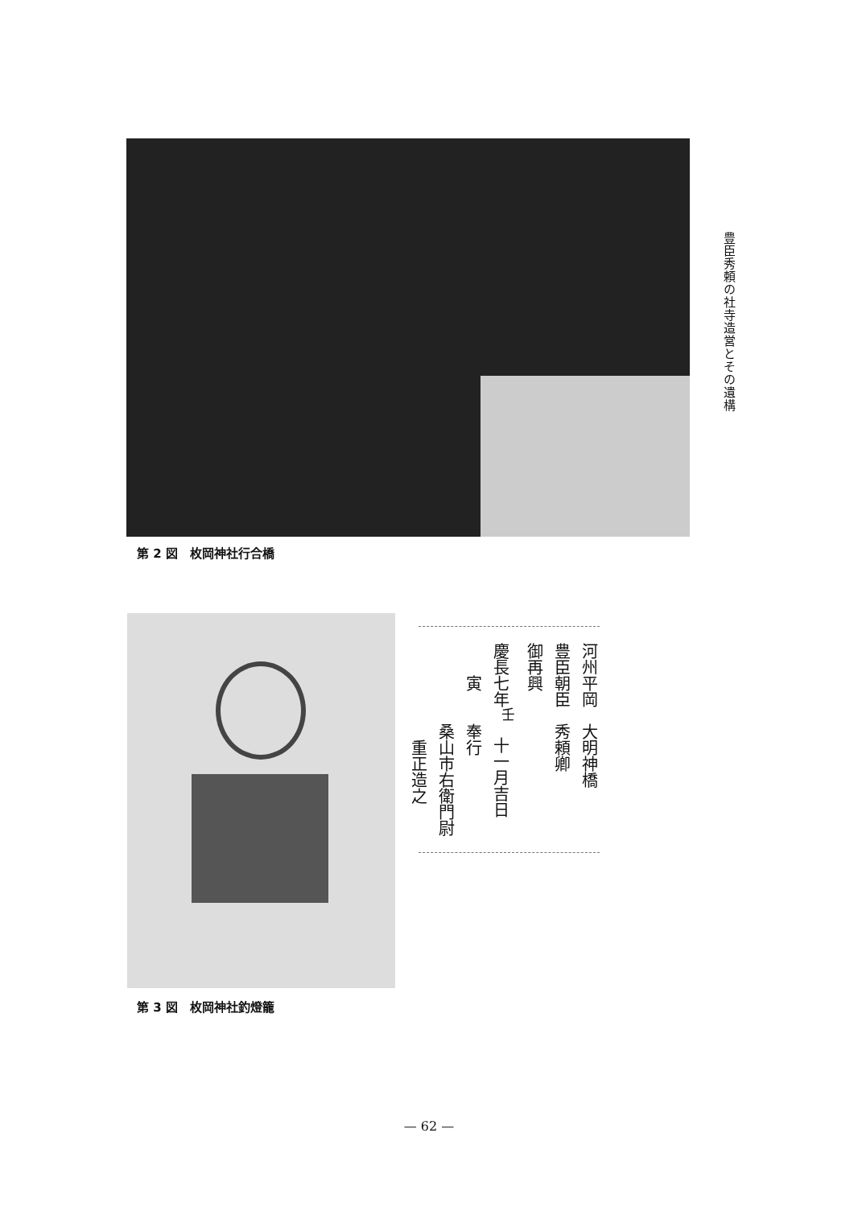豊臣秀頼の社寺造営とその遺構
第 2 図　枚岡神社行合橋
河州平岡　大明神橋
豊臣朝臣　秀頼卿
御再興
慶長七年<sup>壬</sup>　十一月吉日
　　寅　　奉行
　　　　　桑山市右衛門尉
　　　　　　重正造之
第 3 図　枚岡神社釣燈籠
— 62 —